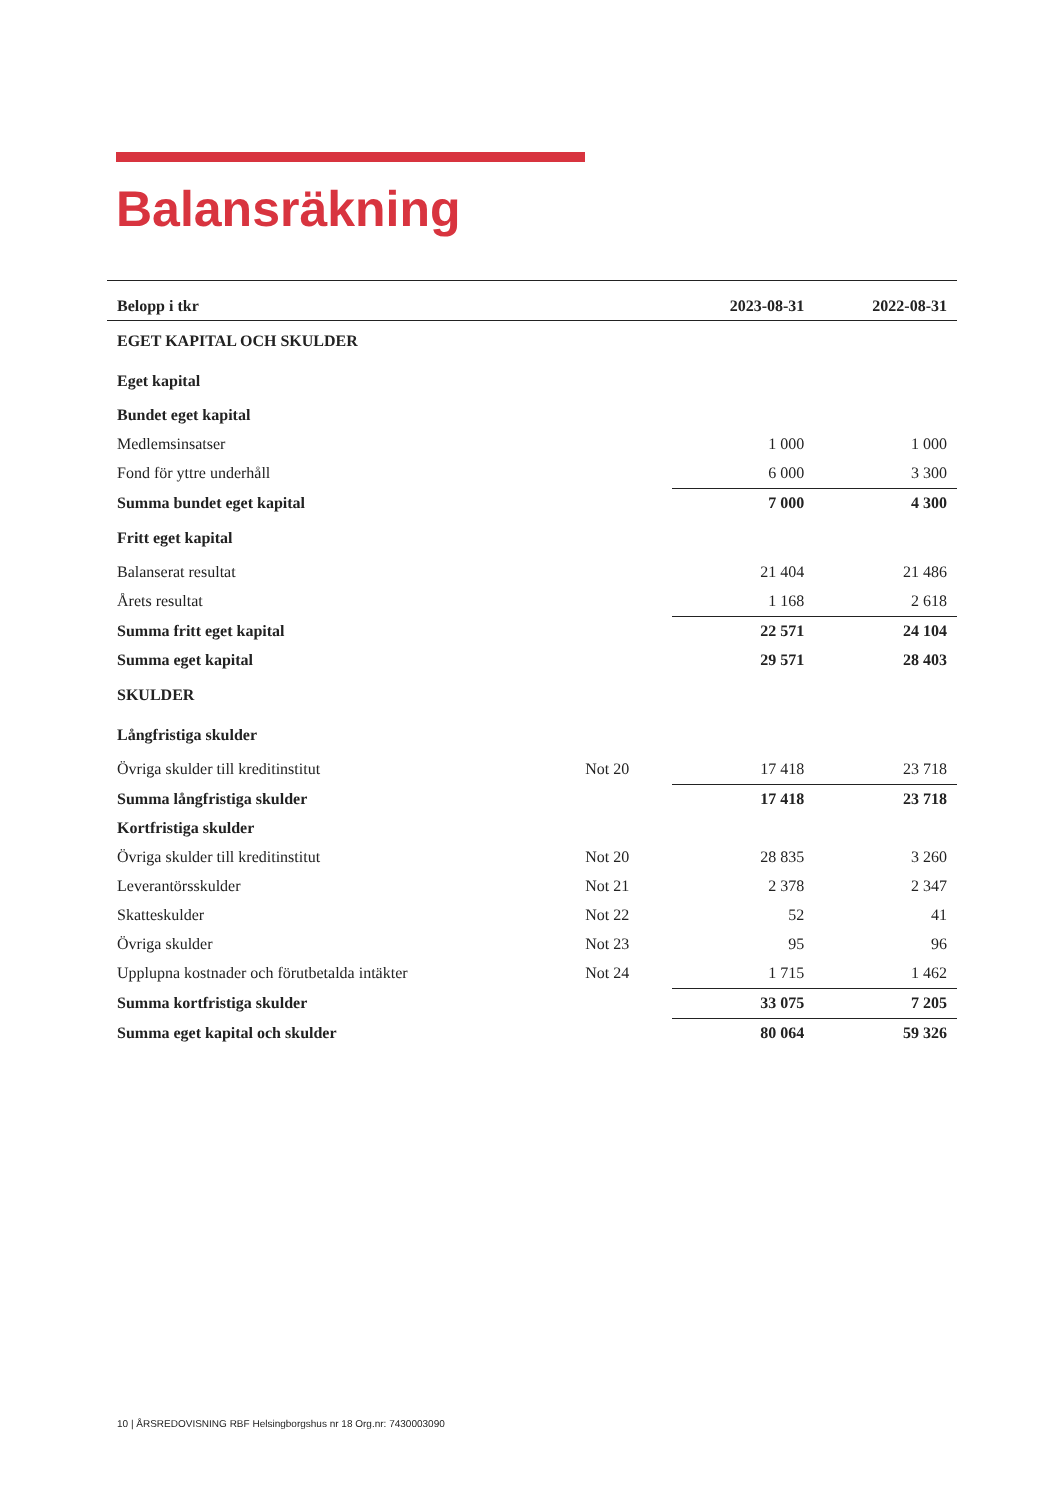Balansräkning
| Belopp i tkr | | 2023-08-31 | 2022-08-31 |
| --- | --- | --- | --- |
| EGET KAPITAL OCH SKULDER | | | |
| Eget kapital | | | |
| Bundet eget kapital | | | |
| Medlemsinsatser | | 1 000 | 1 000 |
| Fond för yttre underhåll | | 6 000 | 3 300 |
| Summa bundet eget kapital | | 7 000 | 4 300 |
| Fritt eget kapital | | | |
| Balanserat resultat | | 21 404 | 21 486 |
| Årets resultat | | 1 168 | 2 618 |
| Summa fritt eget kapital | | 22 571 | 24 104 |
| Summa eget kapital | | 29 571 | 28 403 |
| SKULDER | | | |
| Långfristiga skulder | | | |
| Övriga skulder till kreditinstitut | Not 20 | 17 418 | 23 718 |
| Summa långfristiga skulder | | 17 418 | 23 718 |
| Kortfristiga skulder | | | |
| Övriga skulder till kreditinstitut | Not 20 | 28 835 | 3 260 |
| Leverantörsskulder | Not 21 | 2 378 | 2 347 |
| Skatteskulder | Not 22 | 52 | 41 |
| Övriga skulder | Not 23 | 95 | 96 |
| Upplupna kostnader och förutbetalda intäkter | Not 24 | 1 715 | 1 462 |
| Summa kortfristiga skulder | | 33 075 | 7 205 |
| Summa eget kapital och skulder | | 80 064 | 59 326 |
10 | ÅRSREDOVISNING RBF Helsingborgshus nr 18 Org.nr: 7430003090